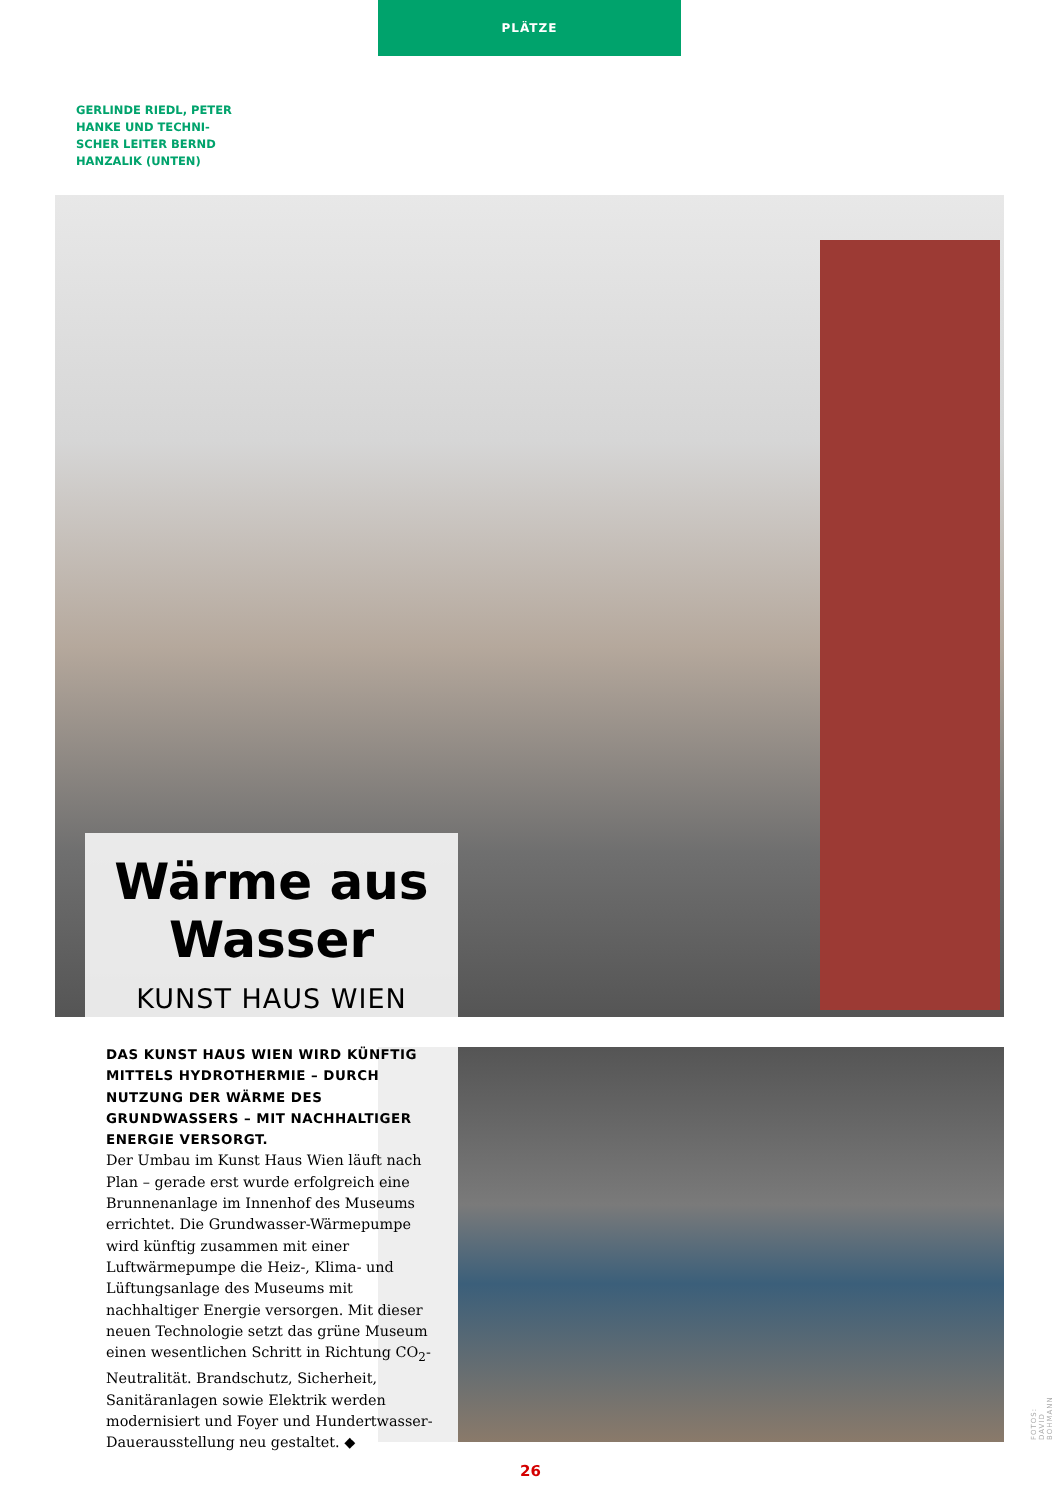PLÄTZE
GERLINDE RIEDL, PETER HANKE UND TECHNI­SCHER LEITER BERND HANZALIK (UNTEN)
Wärme aus Wasser
KUNST HAUS WIEN
DAS KUNST HAUS WIEN WIRD KÜNFTIG MITTELS HYDROTHERMIE – DURCH NUTZUNG DER WÄRME DES GRUNDWASSERS – MIT NACHHALTIGER ENERGIE VERSORGT.
Der Umbau im Kunst Haus Wien läuft nach Plan – gerade erst wurde erfolgreich eine Brunnenanlage im Innenhof des Museums errichtet. Die Grundwasser-Wärmepumpe wird künftig zusammen mit einer Luftwärmepumpe die Heiz-, Klima- und Lüftungsanlage des Museums mit nachhaltiger Energie versorgen. Mit dieser neuen Technologie setzt das grüne Museum einen wesentlichen Schritt in Richtung CO<sub>2</sub>-Neutralität. Brandschutz, Sicherheit, Sanitäranlagen sowie Elektrik werden modernisiert und Foyer und Hundertwasser-Dauerausstellung neu gestaltet. ◆
FOTOS: DAVID BOHMANN
26